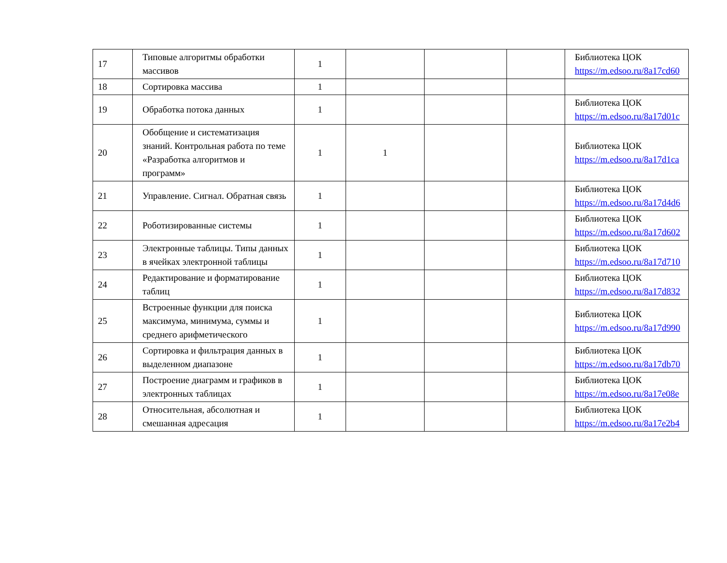| 17 | Типовые алгоритмы обработки массивов | 1 | | | | Библиотека ЦОК https://m.edsoo.ru/8a17cd60 |
| 18 | Сортировка массива | 1 | | | | |
| 19 | Обработка потока данных | 1 | | | | Библиотека ЦОК https://m.edsoo.ru/8a17d01c |
| 20 | Обобщение и систематизация знаний. Контрольная работа по теме «Разработка алгоритмов и программ» | 1 | 1 | | | Библиотека ЦОК https://m.edsoo.ru/8a17d1ca |
| 21 | Управление. Сигнал. Обратная связь | 1 | | | | Библиотека ЦОК https://m.edsoo.ru/8a17d4d6 |
| 22 | Роботизированные системы | 1 | | | | Библиотека ЦОК https://m.edsoo.ru/8a17d602 |
| 23 | Электронные таблицы. Типы данных в ячейках электронной таблицы | 1 | | | | Библиотека ЦОК https://m.edsoo.ru/8a17d710 |
| 24 | Редактирование и форматирование таблиц | 1 | | | | Библиотека ЦОК https://m.edsoo.ru/8a17d832 |
| 25 | Встроенные функции для поиска максимума, минимума, суммы и среднего арифметического | 1 | | | | Библиотека ЦОК https://m.edsoo.ru/8a17d990 |
| 26 | Сортировка и фильтрация данных в выделенном диапазоне | 1 | | | | Библиотека ЦОК https://m.edsoo.ru/8a17db70 |
| 27 | Построение диаграмм и графиков в электронных таблицах | 1 | | | | Библиотека ЦОК https://m.edsoo.ru/8a17e08e |
| 28 | Относительная, абсолютная и смешанная адресация | 1 | | | | Библиотека ЦОК https://m.edsoo.ru/8a17e2b4 |